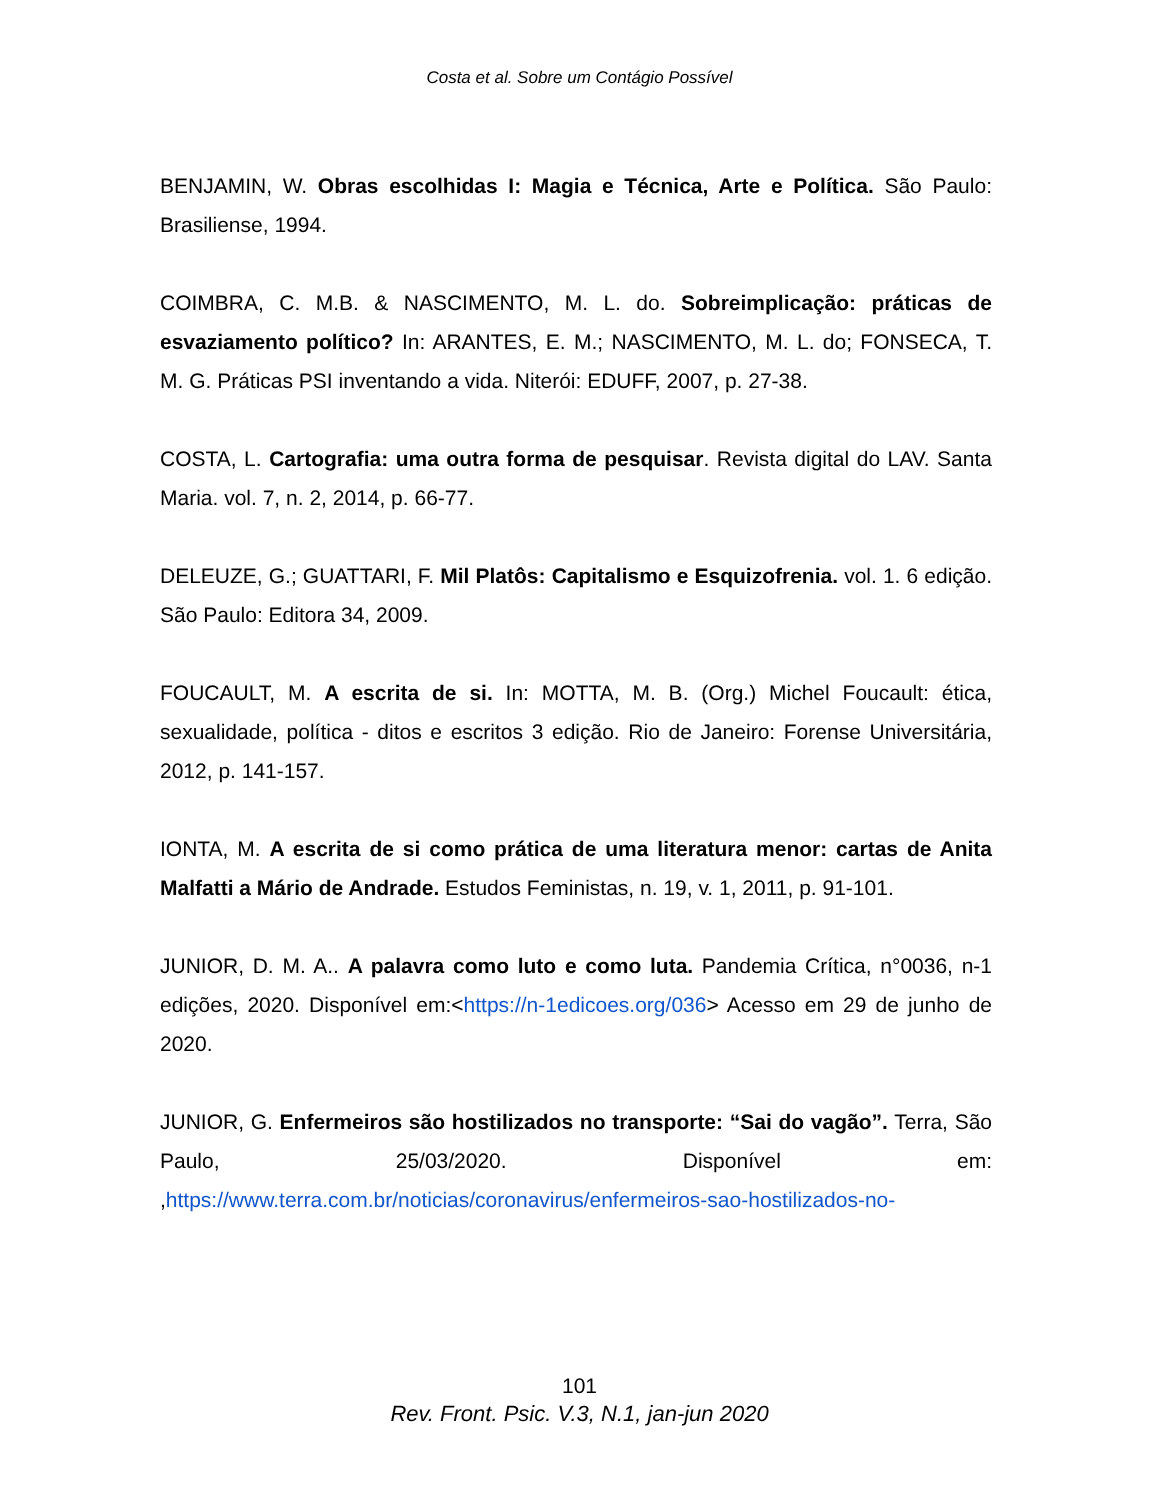Costa et al. Sobre um Contágio Possível
BENJAMIN, W. Obras escolhidas I: Magia e Técnica, Arte e Política. São Paulo: Brasiliense, 1994.
COIMBRA, C. M.B. & NASCIMENTO, M. L. do. Sobreimplicação: práticas de esvaziamento político? In: ARANTES, E. M.; NASCIMENTO, M. L. do; FONSECA, T. M. G. Práticas PSI inventando a vida. Niterói: EDUFF, 2007, p. 27-38.
COSTA, L. Cartografia: uma outra forma de pesquisar. Revista digital do LAV. Santa Maria. vol. 7, n. 2, 2014, p. 66-77.
DELEUZE, G.; GUATTARI, F. Mil Platôs: Capitalismo e Esquizofrenia. vol. 1. 6 edição. São Paulo: Editora 34, 2009.
FOUCAULT, M. A escrita de si. In: MOTTA, M. B. (Org.) Michel Foucault: ética, sexualidade, política - ditos e escritos 3 edição. Rio de Janeiro: Forense Universitária, 2012, p. 141-157.
IONTA, M. A escrita de si como prática de uma literatura menor: cartas de Anita Malfatti a Mário de Andrade. Estudos Feministas, n. 19, v. 1, 2011, p. 91-101.
JUNIOR, D. M. A.. A palavra como luto e como luta. Pandemia Crítica, n°0036, n-1 edições, 2020. Disponível em:<https://n-1edicoes.org/036> Acesso em 29 de junho de 2020.
JUNIOR, G. Enfermeiros são hostilizados no transporte: “Sai do vagão”. Terra, São Paulo, 25/03/2020. Disponível em: ,https://www.terra.com.br/noticias/coronavirus/enfermeiros-sao-hostilizados-no-
101
Rev. Front. Psic. V.3, N.1, jan-jun 2020